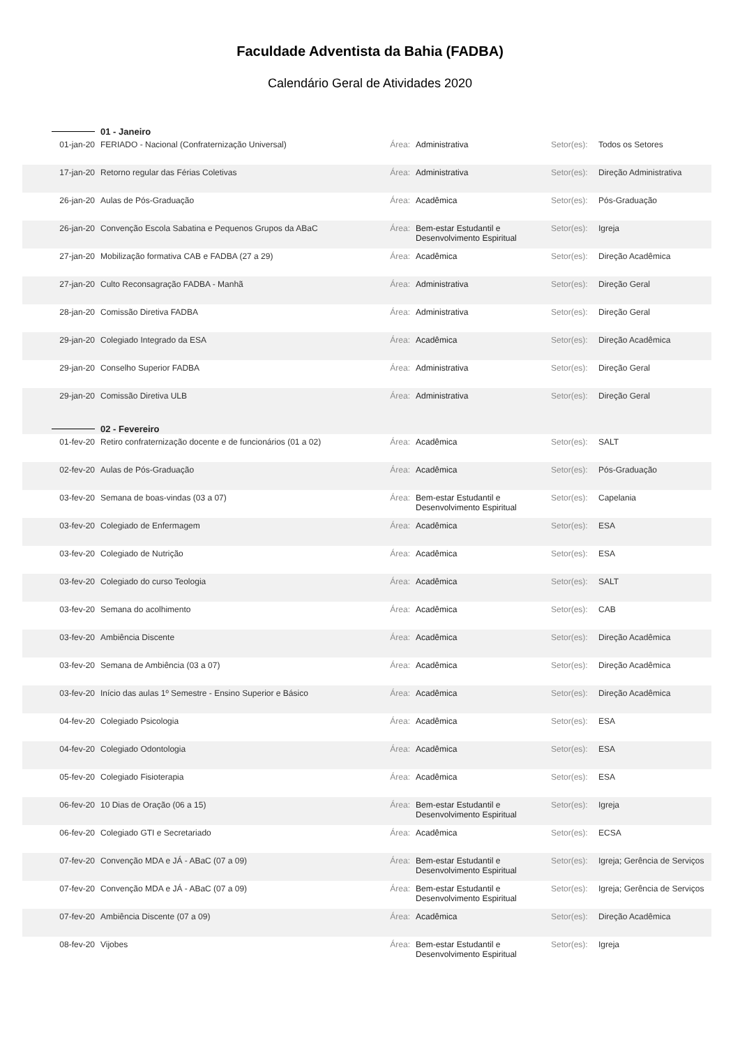Faculdade Adventista da Bahia (FADBA)
Calendário Geral de Atividades 2020
| | 01 - Janeiro | | | | |
| 01-jan-20 | FERIADO - Nacional (Confraternização Universal) | Área: | Administrativa | Setor(es): | Todos os Setores |
| 17-jan-20 | Retorno regular das Férias Coletivas | Área: | Administrativa | Setor(es): | Direção Administrativa |
| 26-jan-20 | Aulas de Pós-Graduação | Área: | Acadêmica | Setor(es): | Pós-Graduação |
| 26-jan-20 | Convenção Escola Sabatina e Pequenos Grupos da ABaC | Área: | Bem-estar Estudantil e Desenvolvimento Espiritual | Setor(es): | Igreja |
| 27-jan-20 | Mobilização formativa CAB e FADBA (27 a 29) | Área: | Acadêmica | Setor(es): | Direção Acadêmica |
| 27-jan-20 | Culto Reconsagração FADBA - Manhã | Área: | Administrativa | Setor(es): | Direção Geral |
| 28-jan-20 | Comissão Diretiva FADBA | Área: | Administrativa | Setor(es): | Direção Geral |
| 29-jan-20 | Colegiado Integrado da ESA | Área: | Acadêmica | Setor(es): | Direção Acadêmica |
| 29-jan-20 | Conselho Superior FADBA | Área: | Administrativa | Setor(es): | Direção Geral |
| 29-jan-20 | Comissão Diretiva ULB | Área: | Administrativa | Setor(es): | Direção Geral |
| | 02 - Fevereiro | | | | |
| 01-fev-20 | Retiro confraternização docente e de funcionários (01 a 02) | Área: | Acadêmica | Setor(es): | SALT |
| 02-fev-20 | Aulas de Pós-Graduação | Área: | Acadêmica | Setor(es): | Pós-Graduação |
| 03-fev-20 | Semana de boas-vindas (03 a 07) | Área: | Bem-estar Estudantil e Desenvolvimento Espiritual | Setor(es): | Capelania |
| 03-fev-20 | Colegiado de Enfermagem | Área: | Acadêmica | Setor(es): | ESA |
| 03-fev-20 | Colegiado de Nutrição | Área: | Acadêmica | Setor(es): | ESA |
| 03-fev-20 | Colegiado do curso Teologia | Área: | Acadêmica | Setor(es): | SALT |
| 03-fev-20 | Semana do acolhimento | Área: | Acadêmica | Setor(es): | CAB |
| 03-fev-20 | Ambiência Discente | Área: | Acadêmica | Setor(es): | Direção Acadêmica |
| 03-fev-20 | Semana de Ambiência (03 a 07) | Área: | Acadêmica | Setor(es): | Direção Acadêmica |
| 03-fev-20 | Início das aulas 1º Semestre - Ensino Superior e Básico | Área: | Acadêmica | Setor(es): | Direção Acadêmica |
| 04-fev-20 | Colegiado Psicologia | Área: | Acadêmica | Setor(es): | ESA |
| 04-fev-20 | Colegiado Odontologia | Área: | Acadêmica | Setor(es): | ESA |
| 05-fev-20 | Colegiado Fisioterapia | Área: | Acadêmica | Setor(es): | ESA |
| 06-fev-20 | 10 Dias de Oração (06 a 15) | Área: | Bem-estar Estudantil e Desenvolvimento Espiritual | Setor(es): | Igreja |
| 06-fev-20 | Colegiado GTI e Secretariado | Área: | Acadêmica | Setor(es): | ECSA |
| 07-fev-20 | Convenção MDA e JÁ - ABaC (07 a 09) | Área: | Bem-estar Estudantil e Desenvolvimento Espiritual | Setor(es): | Igreja; Gerência de Serviços |
| 07-fev-20 | Convenção MDA e JÁ - ABaC (07 a 09) | Área: | Bem-estar Estudantil e Desenvolvimento Espiritual | Setor(es): | Igreja; Gerência de Serviços |
| 07-fev-20 | Ambiência Discente (07 a 09) | Área: | Acadêmica | Setor(es): | Direção Acadêmica |
| 08-fev-20 | Vijobes | Área: | Bem-estar Estudantil e Desenvolvimento Espiritual | Setor(es): | Igreja |